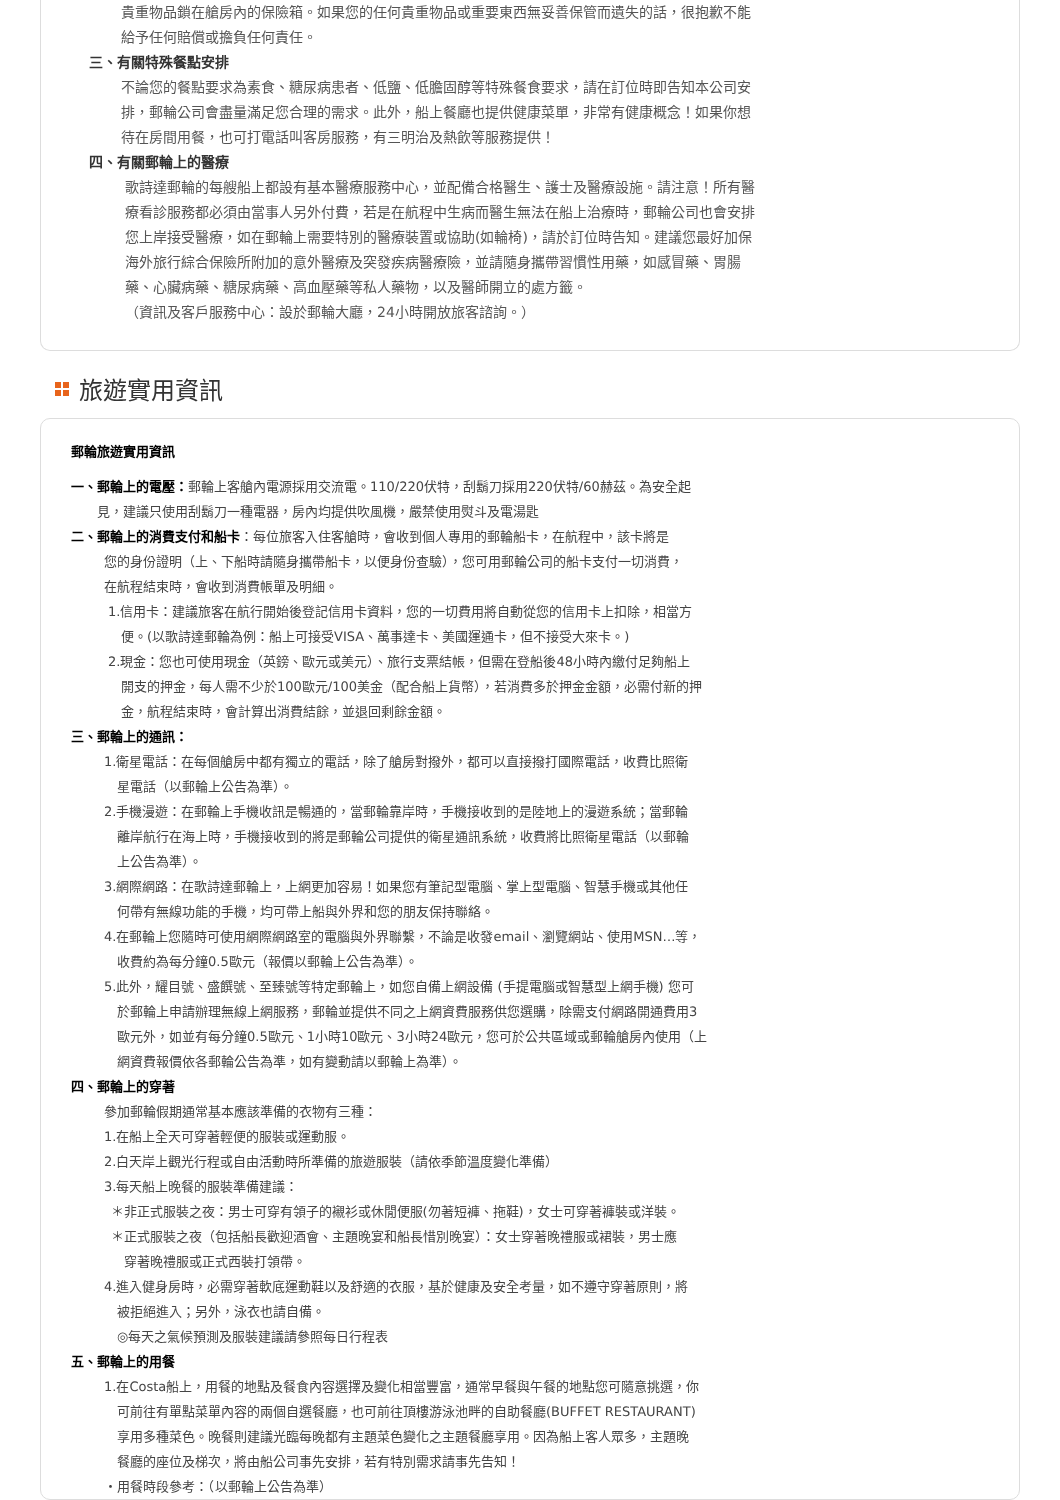貴重物品鎖在艙房內的保險箱。如果您的任何貴重物品或重要東西無妥善保管而遺失的話，很抱歉不能
給予任何賠償或擔負任何責任。
三、有關特殊餐點安排
不論您的餐點要求為素食、糖尿病患者、低鹽、低膽固醇等特殊餐食要求，請在訂位時即告知本公司安
排，郵輪公司會盡量滿足您合理的需求。此外，船上餐廳也提供健康菜單，非常有健康概念！如果你想
待在房間用餐，也可打電話叫客房服務，有三明治及熱飲等服務提供！
四、有關郵輪上的醫療
歌詩達郵輪的每艘船上都設有基本醫療服務中心，並配備合格醫生、護士及醫療設施。請注意！所有醫
療看診服務都必須由當事人另外付費，若是在航程中生病而醫生無法在船上治療時，郵輪公司也會安排
您上岸接受醫療，如在郵輪上需要特別的醫療裝置或協助(如輪椅)，請於訂位時告知。建議您最好加保
海外旅行綜合保險所附加的意外醫療及突發疾病醫療險，並請隨身攜帶習慣性用藥，如感冒藥、胃腸
藥、心臟病藥、糖尿病藥、高血壓藥等私人藥物，以及醫師開立的處方籤。
（資訊及客戶服務中心：設於郵輪大廳，24小時開放旅客諮詢。）
旅遊實用資訊
郵輪旅遊實用資訊
一、郵輪上的電壓：郵輪上客艙內電源採用交流電。110/220伏特，刮鬍刀採用220伏特/60赫茲。為安全起
  見，建議只使用刮鬍刀一種電器，房內均提供吹風機，嚴禁使用熨斗及電湯匙
二、郵輪上的消費支付和船卡：每位旅客入住客艙時，會收到個人專用的郵輪船卡，在航程中，該卡將是
您的身份證明（上、下船時請隨身攜帶船卡，以便身份查驗），您可用郵輪公司的船卡支付一切消費，
在航程結束時，會收到消費帳單及明細。
1.信用卡：建議旅客在航行開始後登記信用卡資料，您的一切費用將自動從您的信用卡上扣除，相當方
 便。(以歌詩達郵輪為例：船上可接受VISA、萬事達卡、美國運通卡，但不接受大來卡。)
2.現金：您也可使用現金（英鎊、歐元或美元）、旅行支票結帳，但需在登船後48小時內繳付足夠船上
 開支的押金，每人需不少於100歐元/100美金（配合船上貨幣），若消費多於押金金額，必需付新的押
 金，航程結束時，會計算出消費結餘，並退回剩餘金額。
三、郵輪上的通訊：
1.衛星電話：在每個艙房中都有獨立的電話，除了艙房對撥外，都可以直接撥打國際電話，收費比照衛
 星電話（以郵輪上公告為準）。
2.手機漫遊：在郵輪上手機收訊是暢通的，當郵輪靠岸時，手機接收到的是陸地上的漫遊系統；當郵輪
 離岸航行在海上時，手機接收到的將是郵輪公司提供的衛星通訊系統，收費將比照衛星電話（以郵輪
 上公告為準）。
3.網際網路：在歌詩達郵輪上，上網更加容易！如果您有筆記型電腦、掌上型電腦、智慧手機或其他任
 何帶有無線功能的手機，均可帶上船與外界和您的朋友保持聯絡。
4.在郵輪上您隨時可使用網際網路室的電腦與外界聯繫，不論是收發email、瀏覽網站、使用MSN…等，
 收費約為每分鐘0.5歐元（報價以郵輪上公告為準）。
5.此外，耀目號、盛饌號、至臻號等特定郵輪上，如您自備上網設備 (手提電腦或智慧型上網手機) 您可
 於郵輪上申請辦理無線上網服務，郵輪並提供不同之上網資費服務供您選購，除需支付網路開通費用3
 歐元外，如並有每分鐘0.5歐元、1小時10歐元、3小時24歐元，您可於公共區域或郵輪艙房內使用（上
 網資費報價依各郵輪公告為準，如有變動請以郵輪上為準）。
四、郵輪上的穿著
參加郵輪假期通常基本應該準備的衣物有三種：
1.在船上全天可穿著輕便的服裝或運動服。
2.白天岸上觀光行程或自由活動時所準備的旅遊服裝（請依季節溫度變化準備）
3.每天船上晚餐的服裝準備建議：
 ＊非正式服裝之夜：男士可穿有領子的襯衫或休閒便服(勿著短褲、拖鞋)，女士可穿著褲裝或洋裝。
 ＊正式服裝之夜（包括船長歡迎酒會、主題晚宴和船長惜別晚宴）：女士穿著晚禮服或裙裝，男士應
  穿著晚禮服或正式西裝打領帶。
4.進入健身房時，必需穿著軟底運動鞋以及舒適的衣服，基於健康及安全考量，如不遵守穿著原則，將
 被拒絕進入；另外，泳衣也請自備。
 ◎每天之氣候預測及服裝建議請參照每日行程表
五、郵輪上的用餐
1.在Costa船上，用餐的地點及餐食內容選擇及變化相當豐富，通常早餐與午餐的地點您可隨意挑選，你
 可前往有單點菜單內容的兩個自選餐廳，也可前往頂樓游泳池畔的自助餐廳(BUFFET RESTAURANT)
 享用多種菜色。晚餐則建議光臨每晚都有主題菜色變化之主題餐廳享用。因為船上客人眾多，主題晚
 餐廳的座位及梯次，將由船公司事先安排，若有特別需求請事先告知！
・用餐時段參考：（以郵輪上公告為準）